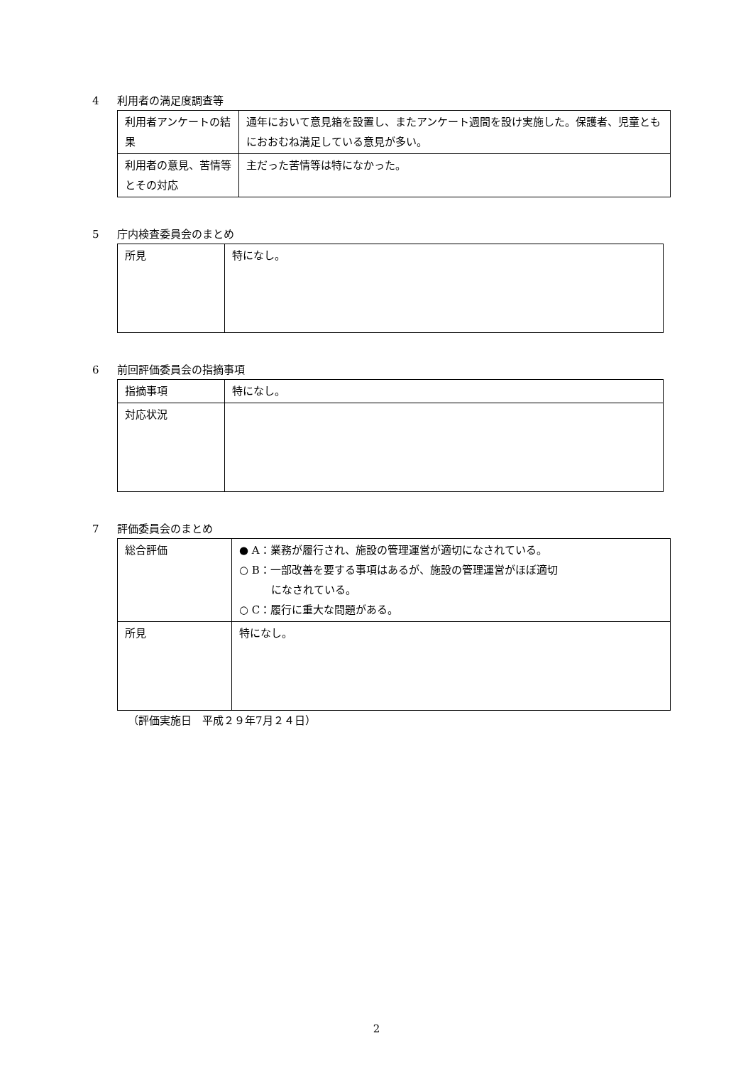4 利用者の満足度調査等
| 利用者アンケートの結果 | 通年において意見箱を設置し、またアンケート週間を設け実施した。保護者、児童ともにおおむね満足している意見が多い。 |
| 利用者の意見、苦情等とその対応 | 主だった苦情等は特になかった。 |
5 庁内検査委員会のまとめ
| 所見 | 特になし。 |
6 前回評価委員会の指摘事項
| 指摘事項 | 特になし。 |
| 対応状況 | |
7 評価委員会のまとめ
| 総合評価 | ● A：業務が履行され、施設の管理運営が適切になされている。 ○ B：一部改善を要する事項はあるが、施設の管理運営がほぼ適切 になされている。 ○ C：履行に重大な問題がある。 |
| 所見 | 特になし。 |
（評価実施日　平成２９年7月２４日）
2